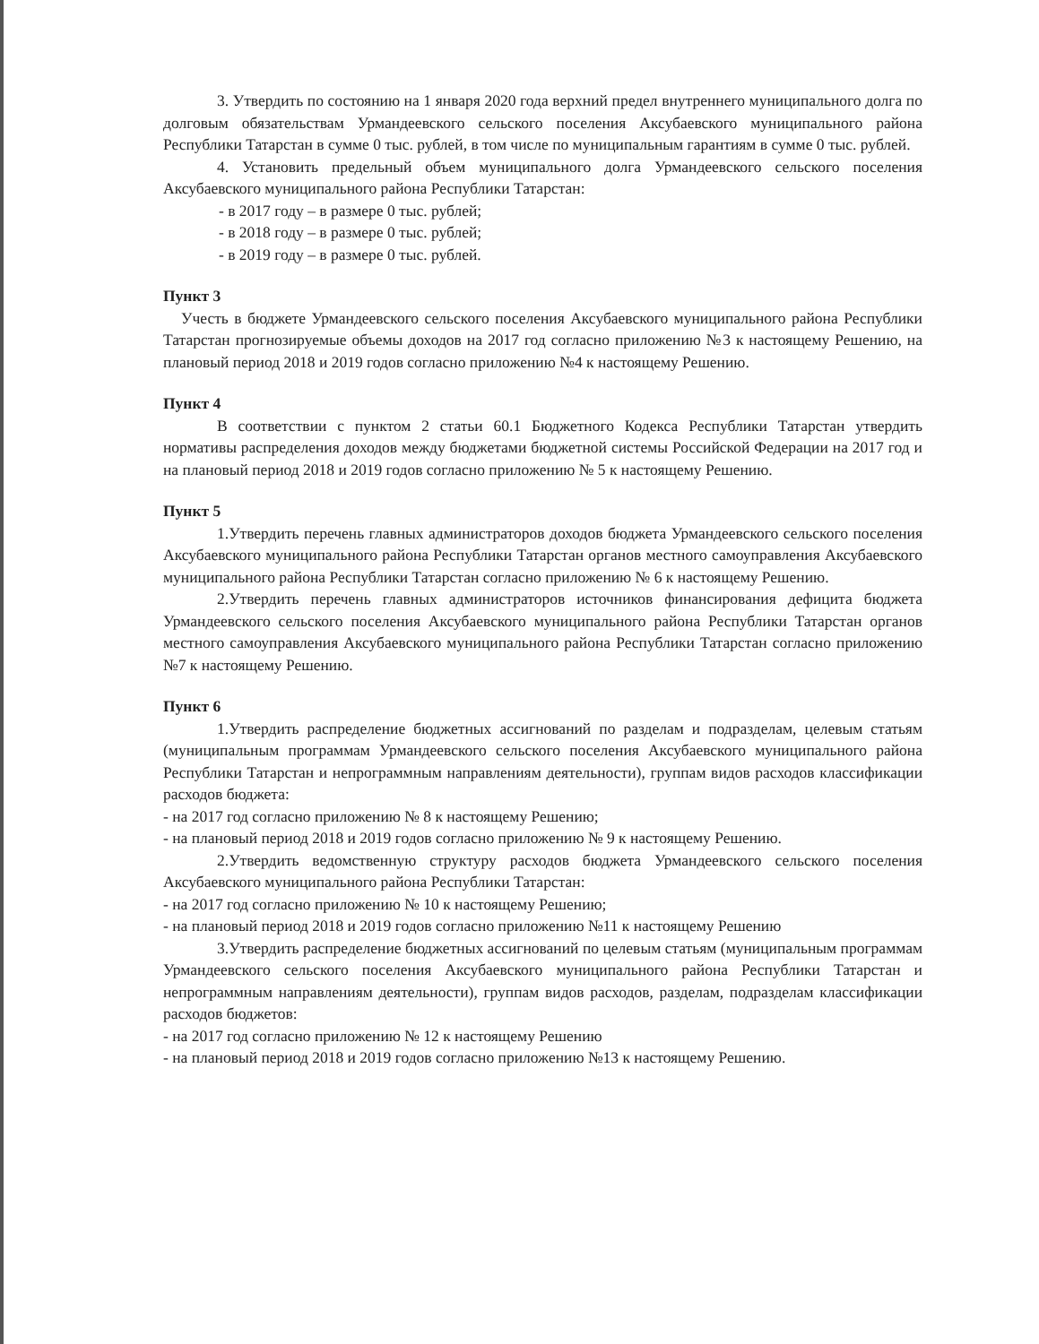3. Утвердить по состоянию на 1 января 2020 года верхний предел внутреннего муниципального долга по долговым обязательствам Урмандеевского сельского поселения Аксубаевского муниципального района Республики Татарстан в сумме 0 тыс. рублей, в том числе по муниципальным гарантиям в сумме 0 тыс. рублей.
4. Установить предельный объем муниципального долга Урмандеевского сельского поселения Аксубаевского муниципального района Республики Татарстан:
- в 2017 году – в размере 0 тыс. рублей;
- в 2018 году – в размере 0 тыс. рублей;
- в 2019 году – в размере 0 тыс. рублей.
Пункт 3
Учесть в бюджете Урмандеевского сельского поселения Аксубаевского муниципального района Республики Татарстан прогнозируемые объемы доходов на 2017 год согласно приложению №3 к настоящему Решению, на плановый период 2018 и 2019 годов согласно приложению №4 к настоящему Решению.
Пункт 4
В соответствии с пунктом 2 статьи 60.1 Бюджетного Кодекса Республики Татарстан утвердить нормативы распределения доходов между бюджетами бюджетной системы Российской Федерации на 2017 год и на плановый период 2018 и 2019 годов согласно приложению № 5 к настоящему Решению.
Пункт 5
1.Утвердить перечень главных администраторов доходов бюджета Урмандеевского сельского поселения Аксубаевского муниципального района Республики Татарстан органов местного самоуправления Аксубаевского муниципального района Республики Татарстан согласно приложению № 6 к настоящему Решению.
2.Утвердить перечень главных администраторов источников финансирования дефицита бюджета Урмандеевского сельского поселения Аксубаевского муниципального района Республики Татарстан органов местного самоуправления Аксубаевского муниципального района Республики Татарстан согласно приложению №7 к настоящему Решению.
Пункт 6
1.Утвердить распределение бюджетных ассигнований по разделам и подразделам, целевым статьям (муниципальным программам Урмандеевского сельского поселения Аксубаевского муниципального района Республики Татарстан и непрограммным направлениям деятельности), группам видов расходов классификации расходов бюджета:
- на 2017 год согласно приложению № 8 к настоящему Решению;
- на плановый период 2018 и 2019 годов согласно приложению № 9 к настоящему Решению.
2.Утвердить ведомственную структуру расходов бюджета Урмандеевского сельского поселения Аксубаевского муниципального района Республики Татарстан:
- на 2017 год согласно приложению № 10 к настоящему Решению;
- на плановый период 2018 и 2019 годов согласно приложению №11 к настоящему Решению
3.Утвердить распределение бюджетных ассигнований по целевым статьям (муниципальным программам Урмандеевского сельского поселения Аксубаевского муниципального района Республики Татарстан и непрограммным направлениям деятельности), группам видов расходов, разделам, подразделам классификации расходов бюджетов:
- на 2017 год согласно приложению № 12 к настоящему Решению
- на плановый период 2018 и 2019 годов согласно приложению №13 к настоящему Решению.